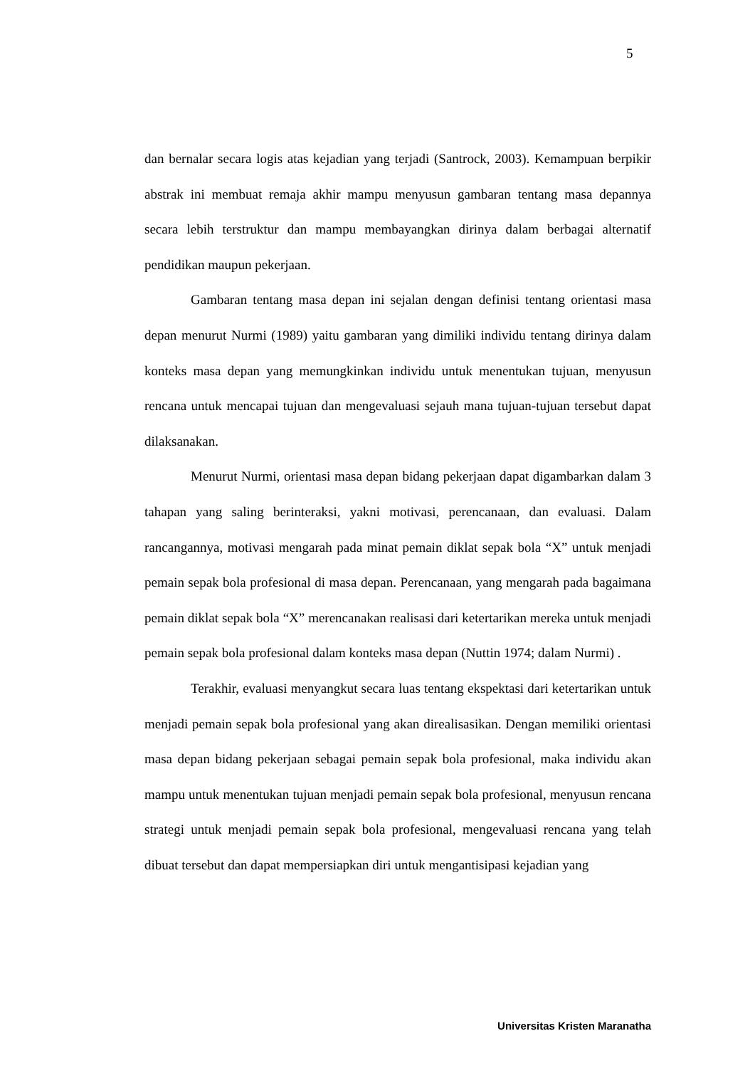5
dan bernalar secara logis atas kejadian yang terjadi (Santrock, 2003). Kemampuan berpikir abstrak ini membuat remaja akhir mampu menyusun gambaran tentang masa depannya secara lebih terstruktur dan mampu membayangkan dirinya dalam berbagai alternatif pendidikan maupun pekerjaan.
Gambaran tentang masa depan ini sejalan dengan definisi tentang orientasi masa depan menurut Nurmi (1989) yaitu gambaran yang dimiliki individu tentang dirinya dalam konteks masa depan yang memungkinkan individu untuk menentukan tujuan, menyusun rencana untuk mencapai tujuan dan mengevaluasi sejauh mana tujuan-tujuan tersebut dapat dilaksanakan.
Menurut Nurmi, orientasi masa depan bidang pekerjaan dapat digambarkan dalam 3 tahapan yang saling berinteraksi, yakni motivasi, perencanaan, dan evaluasi. Dalam rancangannya, motivasi mengarah pada minat pemain diklat sepak bola “X” untuk menjadi pemain sepak bola profesional di masa depan. Perencanaan, yang mengarah pada bagaimana pemain diklat sepak bola “X” merencanakan realisasi dari ketertarikan mereka untuk menjadi pemain sepak bola profesional dalam konteks masa depan (Nuttin 1974; dalam Nurmi) .
Terakhir, evaluasi menyangkut secara luas tentang ekspektasi dari ketertarikan untuk menjadi pemain sepak bola profesional yang akan direalisasikan. Dengan memiliki orientasi masa depan bidang pekerjaan sebagai pemain sepak bola profesional, maka individu akan mampu untuk menentukan tujuan menjadi pemain sepak bola profesional, menyusun rencana strategi untuk menjadi pemain sepak bola profesional, mengevaluasi rencana yang telah dibuat tersebut dan dapat mempersiapkan diri untuk mengantisipasi kejadian yang
Universitas Kristen Maranatha